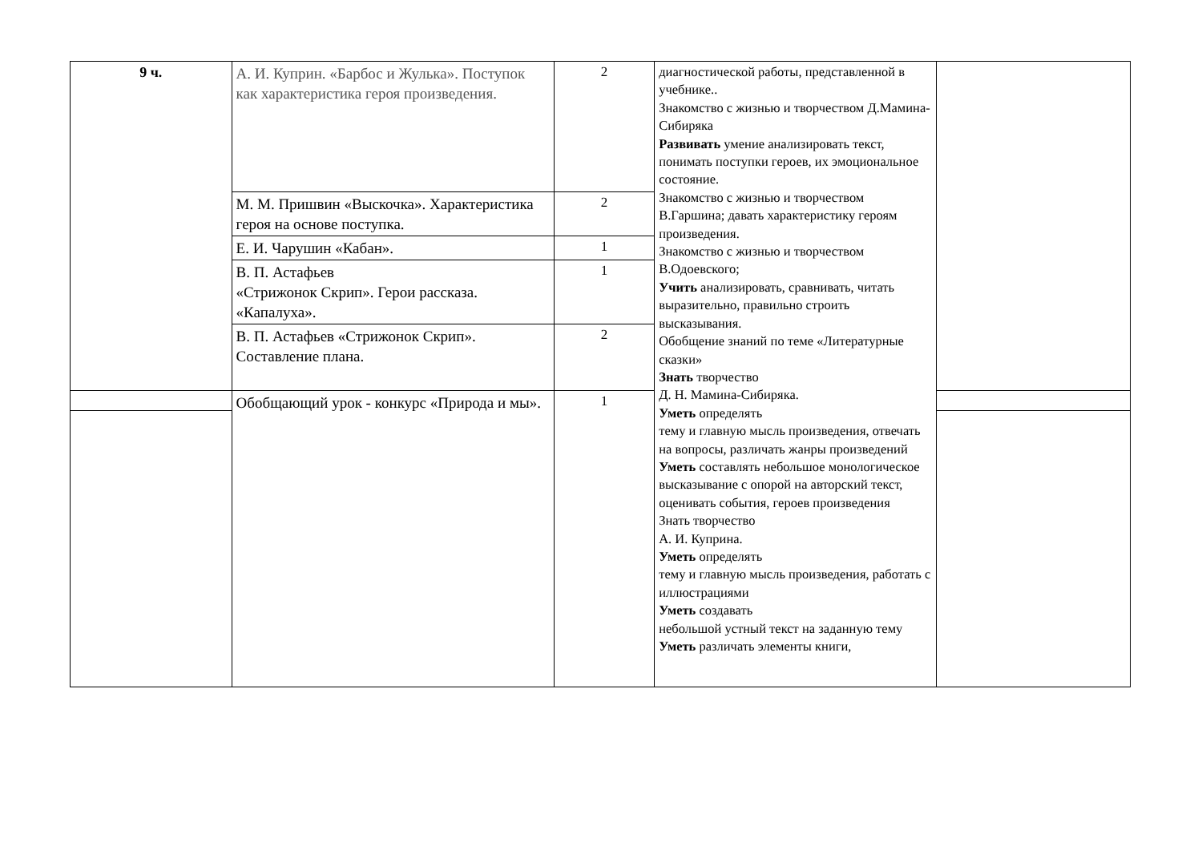| 9 ч. | А. И. Куприн. «Барбос и Жулька». Поступок как характеристика героя произведения. | 2 | диагностической работы, представленной в учебнике.. Знакомство с жизнью и творчеством Д.Мамина-Сибиряка Развивать умение анализировать текст, понимать поступки героев, их эмоциональное состояние. Знакомство с жизнью и творчеством В.Гаршина; давать характеристику героям произведения. Знакомство с жизнью и творчеством В.Одоевского; Учить анализировать, сравнивать, читать выразительно, правильно строить высказывания. Обобщение знаний по теме «Литературные сказки» Знать творчество Д. Н. Мамина-Сибиряка. Уметь определять тему и главную мысль произведения, отвечать на вопросы, различать жанры произведений Уметь составлять небольшое монологическое высказывание с опорой на авторский текст, оценивать события, героев произведения Знать творчество А. И. Куприна. Уметь определять тему и главную мысль произведения, работать с иллюстрациями Уметь создавать небольшой устный текст на заданную тему Уметь различать элементы книги, | |
| | М. М. Пришвин «Выскочка». Характеристика героя на основе поступка. | 2 | | |
| | Е. И. Чарушин «Кабан». | 1 | | |
| | В. П. Астафьев «Стрижонок Скрип». Герои рассказа. «Капалуха». | 1 | | |
| | В. П. Астафьев «Стрижонок Скрип». Составление плана. | 2 | | |
| | Обобщающий урок - конкурс «Природа и мы». | 1 | | |